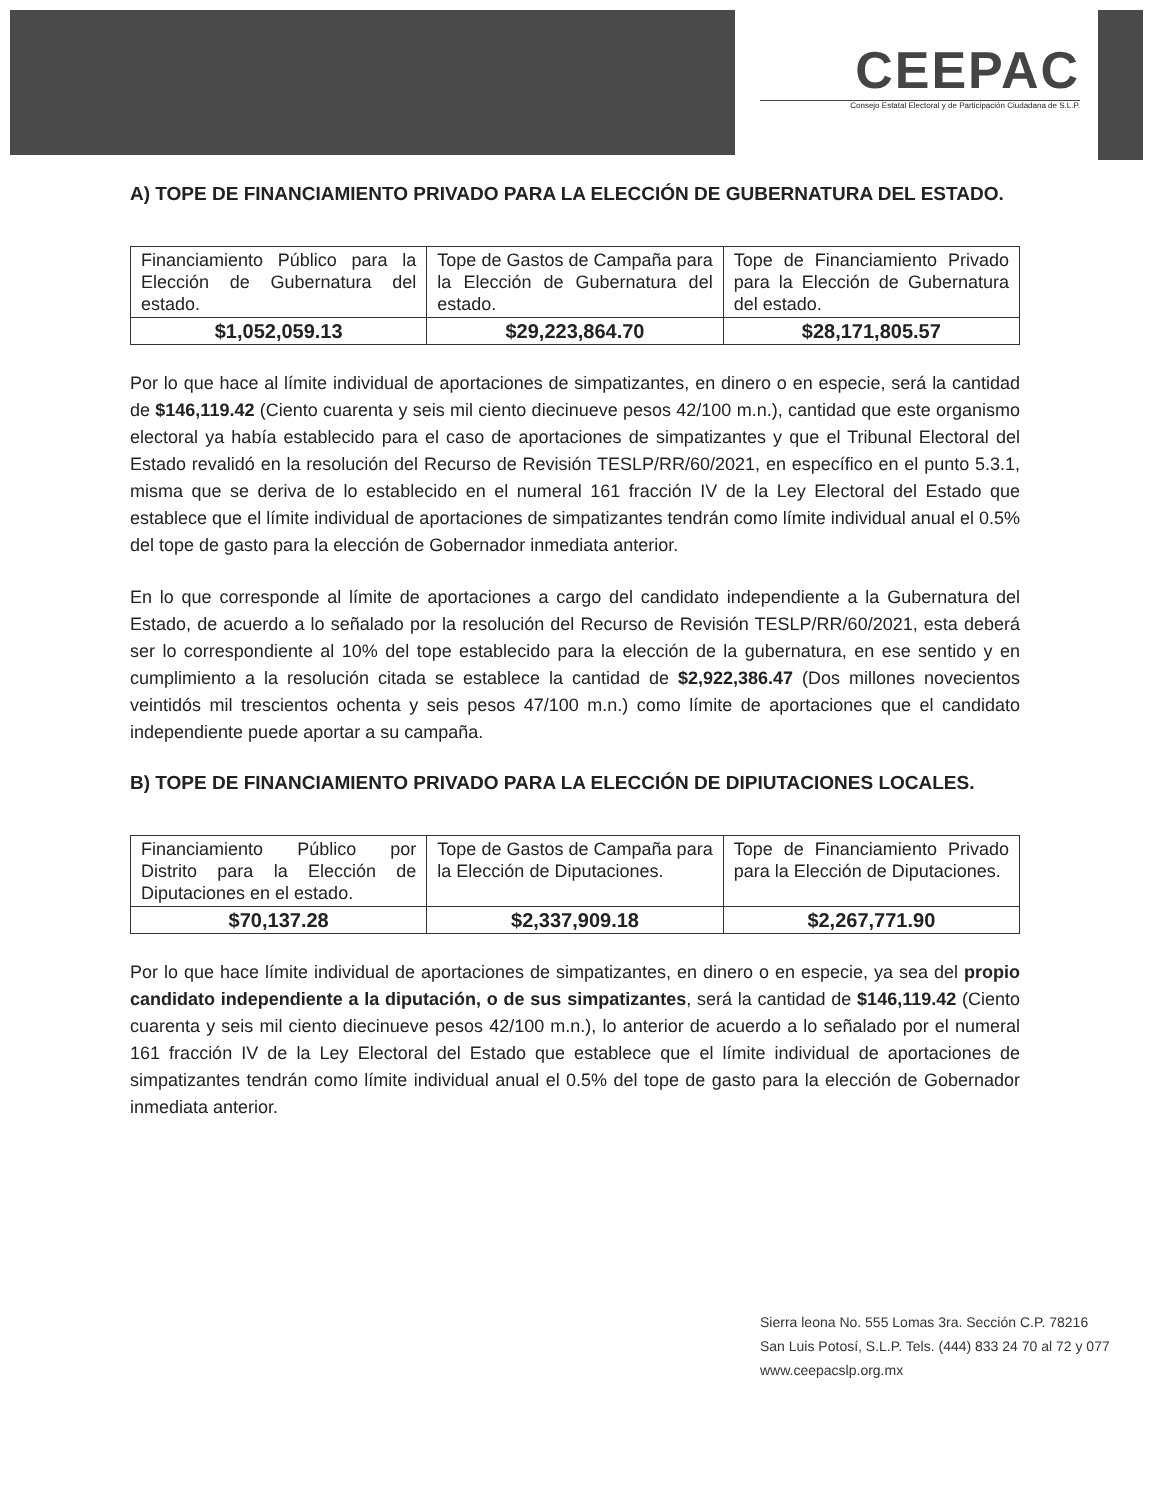CEEPAC
Consejo Estatal Electoral y de Participación Ciudadana de S.L.P.
A) TOPE DE FINANCIAMIENTO PRIVADO PARA LA ELECCIÓN DE GUBERNATURA DEL ESTADO.
| Financiamiento Público para la Elección de Gubernatura del estado. | Tope de Gastos de Campaña para la Elección de Gubernatura del estado. | Tope de Financiamiento Privado para la Elección de Gubernatura del estado. |
| $1,052,059.13 | $29,223,864.70 | $28,171,805.57 |
Por lo que hace al límite individual de aportaciones de simpatizantes, en dinero o en especie, será la cantidad de $146,119.42 (Ciento cuarenta y seis mil ciento diecinueve pesos 42/100 m.n.), cantidad que este organismo electoral ya había establecido para el caso de aportaciones de simpatizantes y que el Tribunal Electoral del Estado revalidó en la resolución del Recurso de Revisión TESLP/RR/60/2021, en específico en el punto 5.3.1, misma que se deriva de lo establecido en el numeral 161 fracción IV de la Ley Electoral del Estado que establece que el límite individual de aportaciones de simpatizantes tendrán como límite individual anual el 0.5% del tope de gasto para la elección de Gobernador inmediata anterior.
En lo que corresponde al límite de aportaciones a cargo del candidato independiente a la Gubernatura del Estado, de acuerdo a lo señalado por la resolución del Recurso de Revisión TESLP/RR/60/2021, esta deberá ser lo correspondiente al 10% del tope establecido para la elección de la gubernatura, en ese sentido y en cumplimiento a la resolución citada se establece la cantidad de $2,922,386.47 (Dos millones novecientos veintidós mil trescientos ochenta y seis pesos 47/100 m.n.) como límite de aportaciones que el candidato independiente puede aportar a su campaña.
B) TOPE DE FINANCIAMIENTO PRIVADO PARA LA ELECCIÓN DE DIPIUTACIONES LOCALES.
| Financiamiento Público por Distrito para la Elección de Diputaciones en el estado. | Tope de Gastos de Campaña para la Elección de Diputaciones. | Tope de Financiamiento Privado para la Elección de Diputaciones. |
| $70,137.28 | $2,337,909.18 | $2,267,771.90 |
Por lo que hace límite individual de aportaciones de simpatizantes, en dinero o en especie, ya sea del propio candidato independiente a la diputación, o de sus simpatizantes, será la cantidad de $146,119.42 (Ciento cuarenta y seis mil ciento diecinueve pesos 42/100 m.n.), lo anterior de acuerdo a lo señalado por el numeral 161 fracción IV de la Ley Electoral del Estado que establece que el límite individual de aportaciones de simpatizantes tendrán como límite individual anual el 0.5% del tope de gasto para la elección de Gobernador inmediata anterior.
Sierra leona No. 555 Lomas 3ra. Sección C.P. 78216
San Luis Potosí, S.L.P. Tels. (444) 833 24 70 al 72 y 077
www.ceepacslp.org.mx